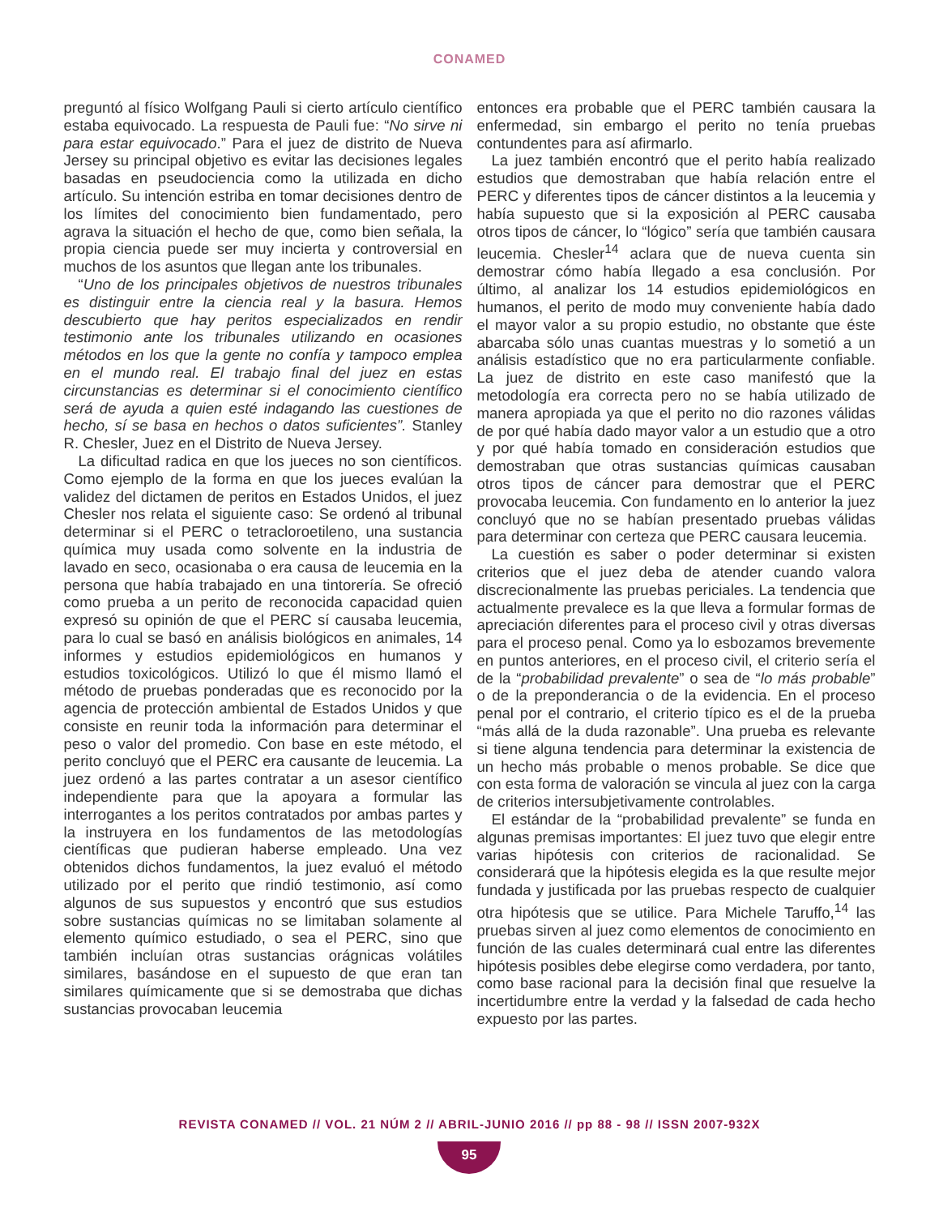CONAMED
preguntó al físico Wolfgang Pauli si cierto artículo científico estaba equivocado. La respuesta de Pauli fue: “No sirve ni para estar equivocado.” Para el juez de distrito de Nueva Jersey su principal objetivo es evitar las decisiones legales basadas en pseudociencia como la utilizada en dicho artículo. Su intención estriba en tomar decisiones dentro de los límites del conocimiento bien fundamentado, pero agrava la situación el hecho de que, como bien señala, la propia ciencia puede ser muy incierta y controversial en muchos de los asuntos que llegan ante los tribunales.
“Uno de los principales objetivos de nuestros tribunales es distinguir entre la ciencia real y la basura. Hemos descubierto que hay peritos especializados en rendir testimonio ante los tribunales utilizando en ocasiones métodos en los que la gente no confía y tampoco emplea en el mundo real. El trabajo final del juez en estas circunstancias es determinar si el conocimiento científico será de ayuda a quien esté indagando las cuestiones de hecho, sí se basa en hechos o datos suficientes”. Stanley R. Chesler, Juez en el Distrito de Nueva Jersey.
La dificultad radica en que los jueces no son científicos. Como ejemplo de la forma en que los jueces evalúan la validez del dictamen de peritos en Estados Unidos, el juez Chesler nos relata el siguiente caso: Se ordenó al tribunal determinar si el PERC o tetracloroetileno, una sustancia química muy usada como solvente en la industria de lavado en seco, ocasionaba o era causa de leucemia en la persona que había trabajado en una tintorería. Se ofreció como prueba a un perito de reconocida capacidad quien expresó su opinión de que el PERC sí causaba leucemia, para lo cual se basó en análisis biológicos en animales, 14 informes y estudios epidemiológicos en humanos y estudios toxicológicos. Utilizó lo que él mismo llamó el método de pruebas ponderadas que es reconocido por la agencia de protección ambiental de Estados Unidos y que consiste en reunir toda la información para determinar el peso o valor del promedio. Con base en este método, el perito concluyó que el PERC era causante de leucemia. La juez ordenó a las partes contratar a un asesor científico independiente para que la apoyara a formular las interrogantes a los peritos contratados por ambas partes y la instruyera en los fundamentos de las metodologías científicas que pudieran haberse empleado. Una vez obtenidos dichos fundamentos, la juez evaluó el método utilizado por el perito que rindió testimonio, así como algunos de sus supuestos y encontró que sus estudios sobre sustancias químicas no se limitaban solamente al elemento químico estudiado, o sea el PERC, sino que también incluían otras sustancias orágnicas volátiles similares, basándose en el supuesto de que eran tan similares químicamente que si se demostraba que dichas sustancias provocaban leucemia
entonces era probable que el PERC también causara la enfermedad, sin embargo el perito no tenía pruebas contundentes para así afirmarlo.
La juez también encontró que el perito había realizado estudios que demostraban que había relación entre el PERC y diferentes tipos de cáncer distintos a la leucemia y había supuesto que si la exposición al PERC causaba otros tipos de cáncer, lo “lógico” sería que también causara leucemia. Chesler<sup>14</sup> aclara que de nueva cuenta sin demostrar cómo había llegado a esa conclusión. Por último, al analizar los 14 estudios epidemiológicos en humanos, el perito de modo muy conveniente había dado el mayor valor a su propio estudio, no obstante que éste abarcaba sólo unas cuantas muestras y lo sometió a un análisis estadístico que no era particularmente confiable. La juez de distrito en este caso manifestó que la metodología era correcta pero no se había utilizado de manera apropiada ya que el perito no dio razones válidas de por qué había dado mayor valor a un estudio que a otro y por qué había tomado en consideración estudios que demostraban que otras sustancias químicas causaban otros tipos de cáncer para demostrar que el PERC provocaba leucemia. Con fundamento en lo anterior la juez concluyó que no se habían presentado pruebas válidas para determinar con certeza que PERC causara leucemia.
La cuestión es saber o poder determinar si existen criterios que el juez deba de atender cuando valora discrecionalmente las pruebas periciales. La tendencia que actualmente prevalece es la que lleva a formular formas de apreciación diferentes para el proceso civil y otras diversas para el proceso penal. Como ya lo esbozamos brevemente en puntos anteriores, en el proceso civil, el criterio sería el de la “probabilidad prevalente” o sea de “lo más probable” o de la preponderancia o de la evidencia. En el proceso penal por el contrario, el criterio típico es el de la prueba “más allá de la duda razonable”. Una prueba es relevante si tiene alguna tendencia para determinar la existencia de un hecho más probable o menos probable. Se dice que con esta forma de valoración se vincula al juez con la carga de criterios intersubjetivamente controlables.
El estándar de la “probabilidad prevalente” se funda en algunas premisas importantes: El juez tuvo que elegir entre varias hipótesis con criterios de racionalidad. Se considerará que la hipótesis elegida es la que resulte mejor fundada y justificada por las pruebas respecto de cualquier otra hipótesis que se utilice. Para Michele Taruffo,<sup>14</sup> las pruebas sirven al juez como elementos de conocimiento en función de las cuales determinará cual entre las diferentes hipótesis posibles debe elegirse como verdadera, por tanto, como base racional para la decisión final que resuelve la incertidumbre entre la verdad y la falsedad de cada hecho expuesto por las partes.
REVISTA CONAMED // VOL. 21 NÚM 2 // ABRIL-JUNIO 2016 // pp 88 - 98 // ISSN 2007-932X
95